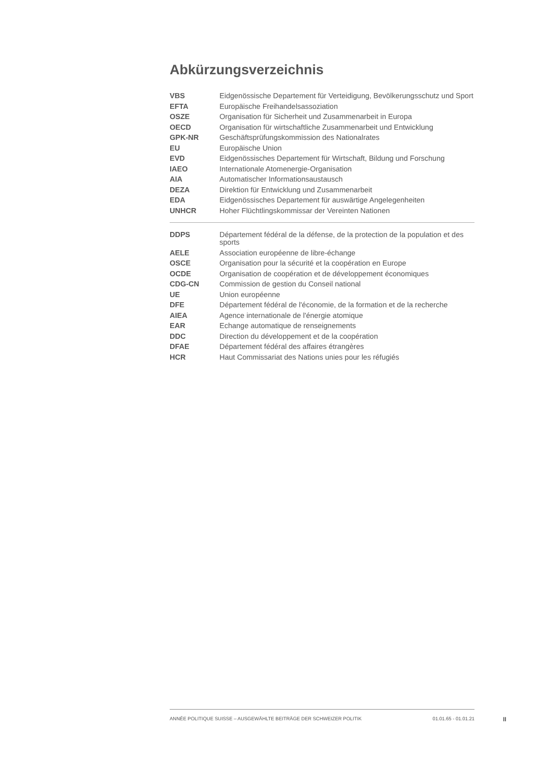Abkürzungsverzeichnis
| VBS | Eidgenössische Departement für Verteidigung, Bevölkerungsschutz und Sport |
| EFTA | Europäische Freihandelsassoziation |
| OSZE | Organisation für Sicherheit und Zusammenarbeit in Europa |
| OECD | Organisation für wirtschaftliche Zusammenarbeit und Entwicklung |
| GPK-NR | Geschäftsprüfungskommission des Nationalrates |
| EU | Europäische Union |
| EVD | Eidgenössisches Departement für Wirtschaft, Bildung und Forschung |
| IAEO | Internationale Atomenergie-Organisation |
| AIA | Automatischer Informationsaustausch |
| DEZA | Direktion für Entwicklung und Zusammenarbeit |
| EDA | Eidgenössisches Departement für auswärtige Angelegenheiten |
| UNHCR | Hoher Flüchtlingskommissar der Vereinten Nationen |
| DDPS | Département fédéral de la défense, de la protection de la population et des sports |
| AELE | Association européenne de libre-échange |
| OSCE | Organisation pour la sécurité et la coopération en Europe |
| OCDE | Organisation de coopération et de développement économiques |
| CDG-CN | Commission de gestion du Conseil national |
| UE | Union européenne |
| DFE | Département fédéral de l'économie, de la formation et de la recherche |
| AIEA | Agence internationale de l'énergie atomique |
| EAR | Echange automatique de renseignements |
| DDC | Direction du développement et de la coopération |
| DFAE | Département fédéral des affaires étrangères |
| HCR | Haut Commissariat des Nations unies pour les réfugiés |
ANNÉE POLITIQUE SUISSE – AUSGEWÄHLTE BEITRÄGE DER SCHWEIZER POLITIK 01.01.65 - 01.01.21
II